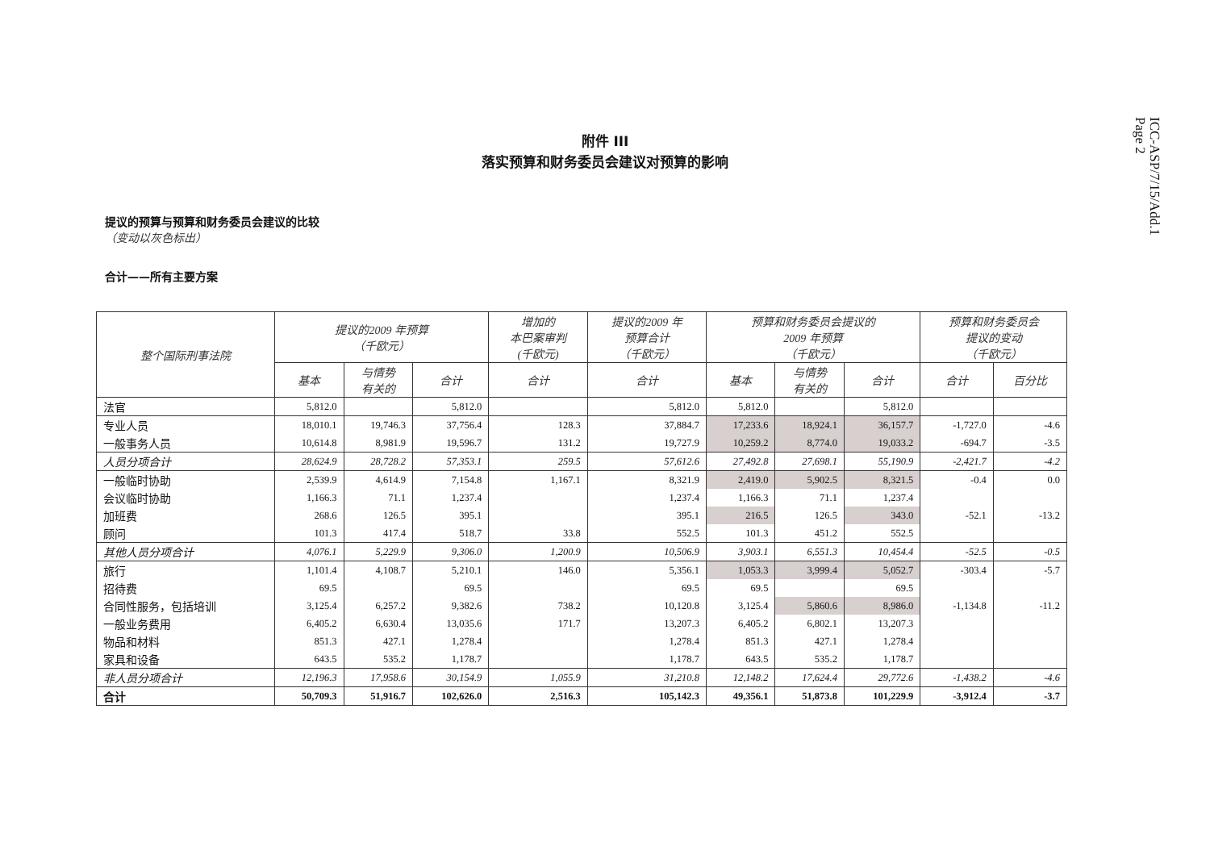ICC-ASP/7/15/Add.1
Page 2
附件 III
落实预算和财务委员会建议对预算的影响
提议的预算与预算和财务委员会建议的比较
（变动以灰色标出）
合计——所有主要方案
| 整个国际刑事法院 | 提议的2009 年预算 （千欧元） | | | 增加的 本巴案审判 (千欧元) | 提议的2009 年 预算合计 （千欧元） | 预算和财务委员会提议的 2009 年预算 （千欧元） | | | 预算和财务委员会 提议的变动 （千欧元） | |
| --- | --- | --- | --- | --- | --- | --- | --- | --- | --- | --- |
| | 基本 | 与情势 有关的 | 合计 | 合计 | 合计 | 基本 | 与情势 有关的 | 合计 | 合计 | 百分比 |
| 法官 | 5,812.0 | | 5,812.0 | | 5,812.0 | 5,812.0 | | 5,812.0 | | |
| 专业人员 | 18,010.1 | 19,746.3 | 37,756.4 | 128.3 | 37,884.7 | 17,233.6 | 18,924.1 | 36,157.7 | -1,727.0 | -4.6 |
| 一般事务人员 | 10,614.8 | 8,981.9 | 19,596.7 | 131.2 | 19,727.9 | 10,259.2 | 8,774.0 | 19,033.2 | -694.7 | -3.5 |
| 人员分项合计 | 28,624.9 | 28,728.2 | 57,353.1 | 259.5 | 57,612.6 | 27,492.8 | 27,698.1 | 55,190.9 | -2,421.7 | -4.2 |
| 一般临时协助 | 2,539.9 | 4,614.9 | 7,154.8 | 1,167.1 | 8,321.9 | 2,419.0 | 5,902.5 | 8,321.5 | -0.4 | 0.0 |
| 会议临时协助 | 1,166.3 | 71.1 | 1,237.4 | | 1,237.4 | 1,166.3 | 71.1 | 1,237.4 | | |
| 加班费 | 268.6 | 126.5 | 395.1 | | 395.1 | 216.5 | 126.5 | 343.0 | -52.1 | -13.2 |
| 顾问 | 101.3 | 417.4 | 518.7 | 33.8 | 552.5 | 101.3 | 451.2 | 552.5 | | |
| 其他人员分项合计 | 4,076.1 | 5,229.9 | 9,306.0 | 1,200.9 | 10,506.9 | 3,903.1 | 6,551.3 | 10,454.4 | -52.5 | -0.5 |
| 旅行 | 1,101.4 | 4,108.7 | 5,210.1 | 146.0 | 5,356.1 | 1,053.3 | 3,999.4 | 5,052.7 | -303.4 | -5.7 |
| 招待费 | 69.5 | | 69.5 | | 69.5 | 69.5 | | 69.5 | | |
| 合同性服务，包括培训 | 3,125.4 | 6,257.2 | 9,382.6 | 738.2 | 10,120.8 | 3,125.4 | 5,860.6 | 8,986.0 | -1,134.8 | -11.2 |
| 一般业务费用 | 6,405.2 | 6,630.4 | 13,035.6 | 171.7 | 13,207.3 | 6,405.2 | 6,802.1 | 13,207.3 | | |
| 物品和材料 | 851.3 | 427.1 | 1,278.4 | | 1,278.4 | 851.3 | 427.1 | 1,278.4 | | |
| 家具和设备 | 643.5 | 535.2 | 1,178.7 | | 1,178.7 | 643.5 | 535.2 | 1,178.7 | | |
| 非人员分项合计 | 12,196.3 | 17,958.6 | 30,154.9 | 1,055.9 | 31,210.8 | 12,148.2 | 17,624.4 | 29,772.6 | -1,438.2 | -4.6 |
| 合计 | 50,709.3 | 51,916.7 | 102,626.0 | 2,516.3 | 105,142.3 | 49,356.1 | 51,873.8 | 101,229.9 | -3,912.4 | -3.7 |